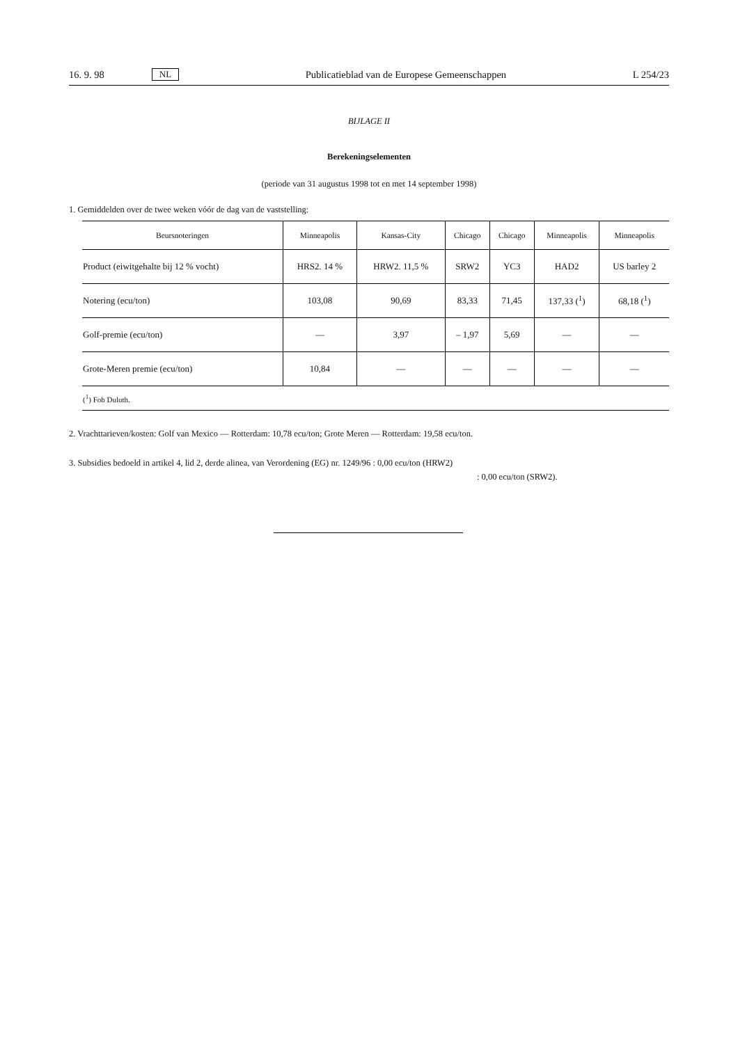16. 9. 98 NL Publicatieblad van de Europese Gemeenschappen L 254/23
BIJLAGE II
Berekeningselementen
(periode van 31 augustus 1998 tot en met 14 september 1998)
1. Gemiddelden over de twee weken vóór de dag van de vaststelling:
| Beursnoteringen | Minneapolis | Kansas-City | Chicago | Chicago | Minneapolis | Minneapolis |
| --- | --- | --- | --- | --- | --- | --- |
| Product (eiwitgehalte bij 12 % vocht) | HRS2. 14 % | HRW2. 11,5 % | SRW2 | YC3 | HAD2 | US barley 2 |
| Notering (ecu/ton) | 103,08 | 90,69 | 83,33 | 71,45 | 137,33 (<sup>1</sup>) | 68,18 (<sup>1</sup>) |
| Golf-premie (ecu/ton) | — | 3,97 | – 1,97 | 5,69 | — | — |
| Grote-Meren premie (ecu/ton) | 10,84 | — | — | — | — | — |
| (<sup>1</sup>) Fob Duluth. | | | | | | |
2. Vrachttarieven/kosten: Golf van Mexico — Rotterdam: 10,78 ecu/ton; Grote Meren — Rotterdam: 19,58 ecu/ton.
3. Subsidies bedoeld in artikel 4, lid 2, derde alinea, van Verordening (EG) nr. 1249/96 : 0,00 ecu/ton (HRW2)
: 0,00 ecu/ton (SRW2).